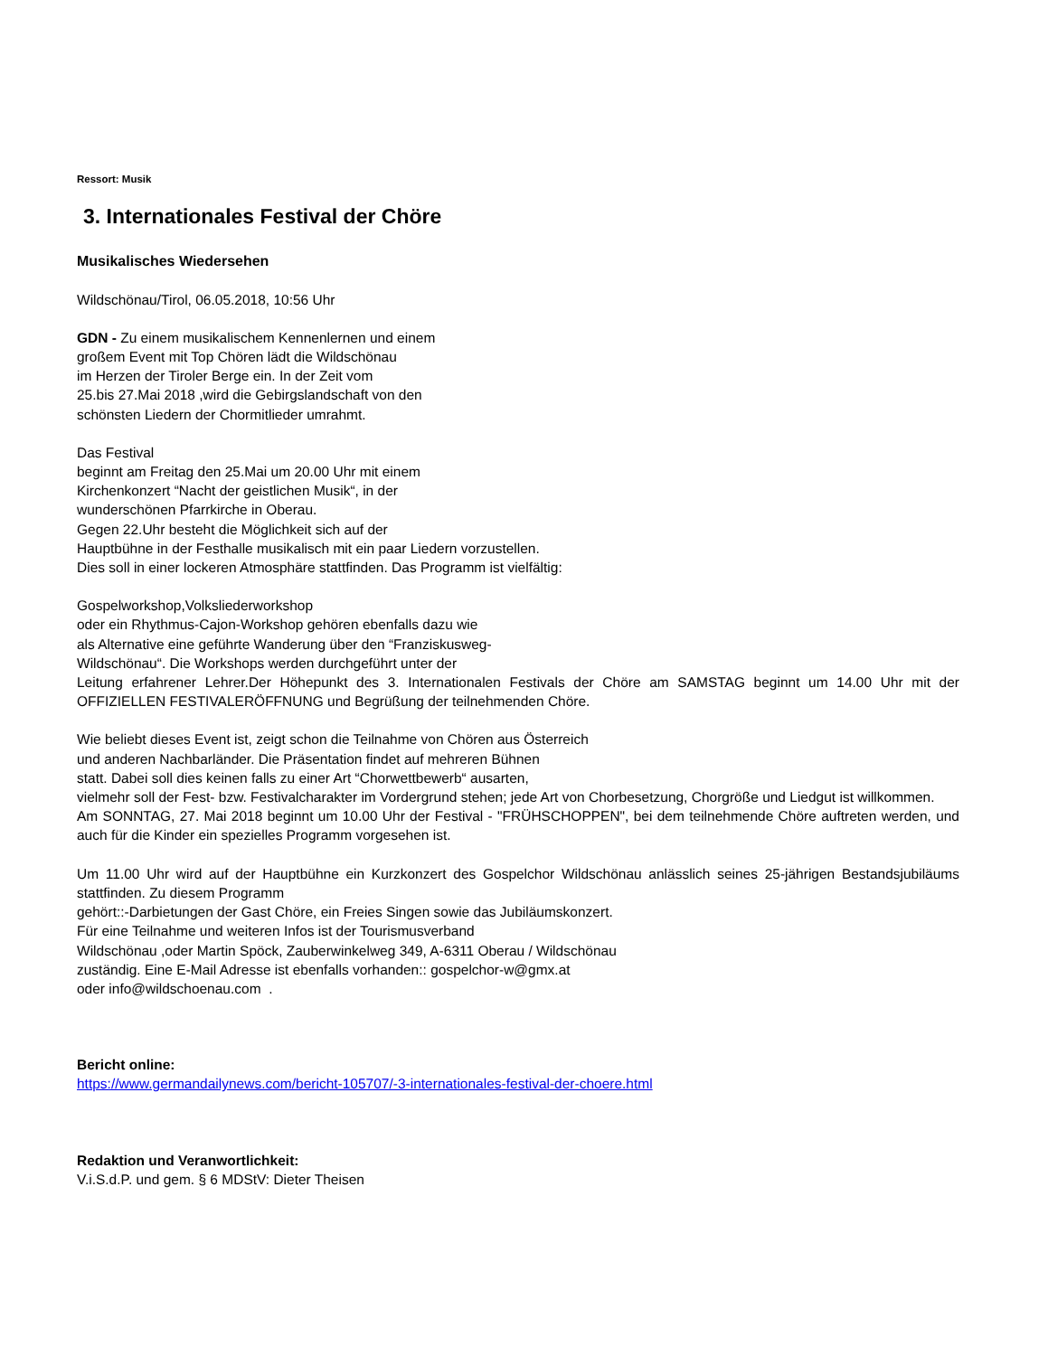Ressort: Musik
3. Internationales Festival der Chöre
Musikalisches Wiedersehen
Wildschönau/Tirol, 06.05.2018, 10:56 Uhr
GDN - Zu einem musikalischem Kennenlernen und einem
großem Event mit Top Chören lädt die Wildschönau
im Herzen der Tiroler Berge ein. In der Zeit vom
25.bis 27.Mai 2018 ,wird die Gebirgslandschaft von den
schönsten Liedern der Chormitlieder umrahmt.
Das Festival
beginnt am Freitag den 25.Mai um 20.00 Uhr mit einem
Kirchenkonzert “Nacht der geistlichen Musik“, in der
wunderschönen Pfarrkirche in Oberau.
Gegen 22.Uhr besteht die Möglichkeit sich auf der
Hauptbühne in der Festhalle musikalisch mit ein paar Liedern vorzustellen.
Dies soll in einer lockeren Atmosphäre stattfinden. Das Programm ist vielfältig:
Gospelworkshop,Volksliederworkshop
oder ein Rhythmus-Cajon-Workshop gehören ebenfalls dazu wie
als Alternative eine geführte Wanderung über den “Franziskusweg-
Wildschönau“. Die Workshops werden durchgeführt unter der
Leitung erfahrener Lehrer.Der Höhepunkt des 3. Internationalen Festivals der Chöre am SAMSTAG beginnt um 14.00 Uhr mit der OFFIZIELLEN FESTIVALERÖFFNUNG und Begrüßung der teilnehmenden Chöre.
Wie beliebt dieses Event ist, zeigt schon die Teilnahme von Chören aus Österreich
und anderen Nachbarländer. Die Präsentation findet auf mehreren Bühnen
statt. Dabei soll dies keinen falls zu einer Art “Chorwettbewerb“ ausarten,
vielmehr soll der Fest- bzw. Festivalcharakter im Vordergrund stehen; jede Art von Chorbesetzung, Chorgröße und Liedgut ist willkommen.
Am SONNTAG, 27. Mai 2018 beginnt um 10.00 Uhr der Festival - "FRÜHSCHOPPEN", bei dem teilnehmende Chöre auftreten werden, und auch für die Kinder ein spezielles Programm vorgesehen ist.
Um 11.00 Uhr wird auf der Hauptbühne ein Kurzkonzert des Gospelchor Wildschönau anlässlich seines 25-jährigen Bestandsjubiläums stattfinden. Zu diesem Programm
gehört::-Darbietungen der Gast Chöre, ein Freies Singen sowie das Jubiläumskonzert.
Für eine Teilnahme und weiteren Infos ist der Tourismusverband
Wildschönau ,oder Martin Spöck, Zauberwinkelweg 349, A-6311 Oberau / Wildschönau
zuständig. Eine E-Mail Adresse ist ebenfalls vorhanden:: gospelchor-w@gmx.at
oder info@wildschoenau.com .
Bericht online:
https://www.germandailynews.com/bericht-105707/-3-internationales-festival-der-choere.html
Redaktion und Veranwortlichkeit:
V.i.S.d.P. und gem. § 6 MDStV: Dieter Theisen